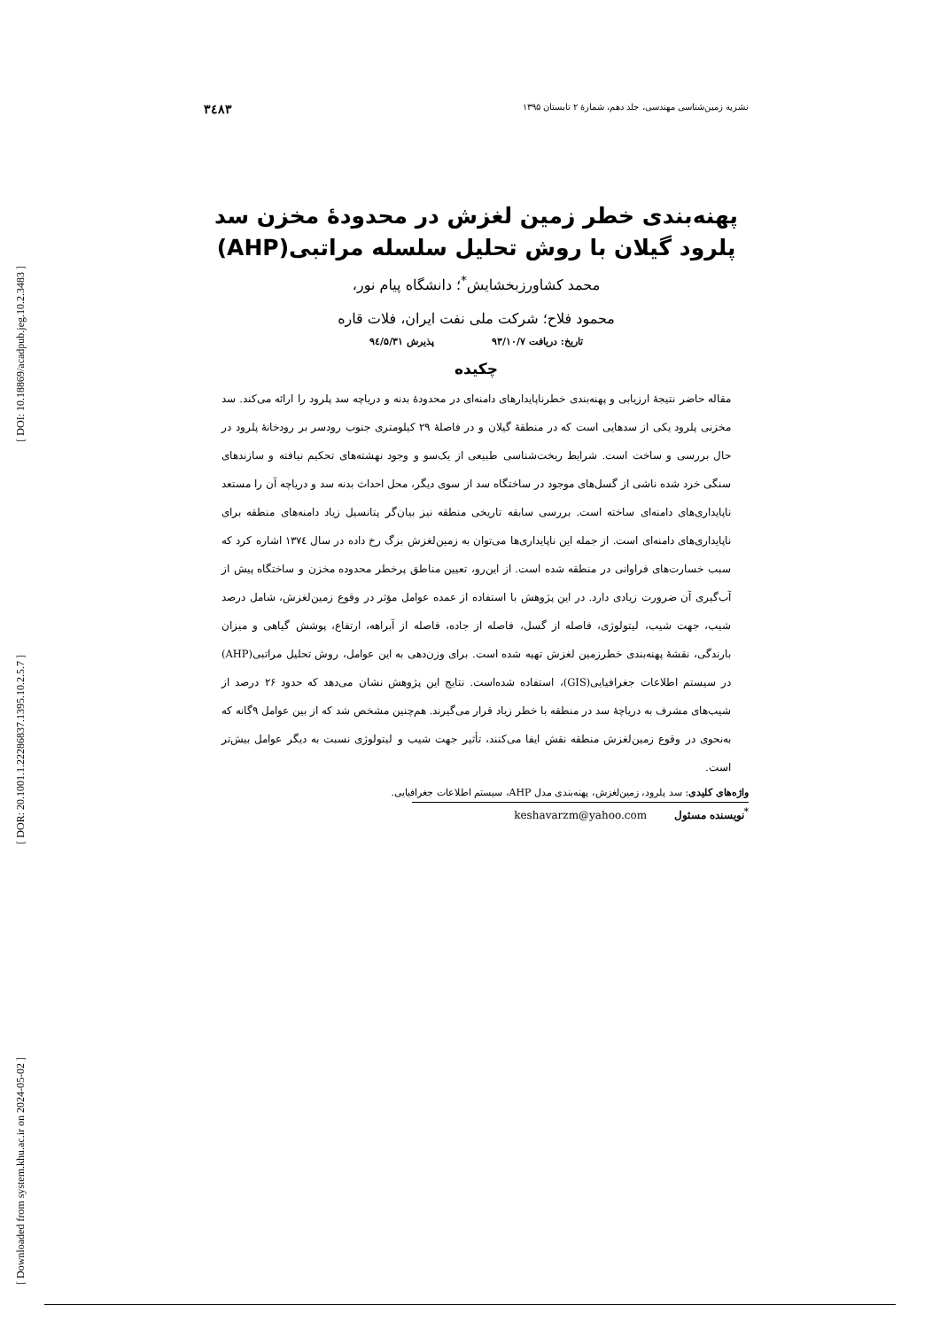[ DOI: 10.18869/acadpub.jeg.10.2.3483 ]
[ DOR: 20.1001.1.22286837.1395.10.2.5.7 ]
[ Downloaded from system.khu.ac.ir on 2024-05-02 ]
نشریه زمین‌شناسی مهندسی، جلد دهم، شمارهٔ ۲ تابستان ۱۳۹۵ ۳٤۸۳
پهنه‌بندی خطر زمین لغزش در محدودهٔ مخزن سد
پلرود گیلان با روش تحلیل سلسله مراتبی(AHP)
محمد کشاورزبخشایش<sup>*</sup>؛ دانشگاه پیام نور،
محمود فلاح؛ شرکت ملی نفت ایران، فلات قاره
تاریخ: دریافت ۹۳/۱۰/۷ پذیرش ۹٤/۵/۳۱
چکیده
مقاله حاضر نتیجهٔ ارزیابی و پهنه‌بندی خطرناپایدارهای دامنه‌ای در محدودهٔ بدنه و دریاچه سد پلرود را ارائه می‌کند. سد مخزنی پلرود یکی از سدهایی است که در منطقهٔ گیلان و در فاصلهٔ ۲۹ کیلومتری جنوب رودسر بر رودخانهٔ پلرود در حال بررسی و ساخت است. شرایط ریخت‌شناسی طبیعی از یک‌سو و وجود نهشته‌های تحکیم نیافته و سازندهای سنگی خرد شده ناشی از گسل‌های موجود در ساختگاه سد از سوی دیگر، محل احداث بدنه سد و دریاچه آن را مستعد ناپایداری‌های دامنه‌ای ساخته است. بررسی سابقه تاریخی منطقه نیز بیان‌گر پتانسیل زیاد دامنه‌های منطقه برای ناپایداری‌های دامنه‌ای است. از جمله این ناپایداری‌ها می‌توان به زمین‌لغزش بزگ رخ داده در سال ۱۳۷٤ اشاره کرد که سبب خسارت‌های فراوانی در منطقه شده است. از این‌رو، تعیین مناطق پرخطر محدوده مخزن و ساختگاه پیش از آب‌گیری آن ضرورت زیادی دارد. در این پژوهش با استفاده از عمده عوامل مؤثر در وقوع زمین‌لغزش، شامل درصد شیب، جهت شیب، لیتولوژی، فاصله از گسل، فاصله از جاده، فاصله از آبراهه، ارتفاع، پوشش گیاهی و میزان بارندگی، نقشهٔ پهنه‌بندی خطرزمین لغزش تهیه شده است. برای وزن‌دهی به این عوامل، روش تحلیل مراتبی(AHP) در سیستم اطلاعات جغرافیایی(GIS)، استفاده شده‌است. نتایج این پژوهش نشان می‌دهد که حدود ۲۶ درصد از شیب‌های مشرف به دریاچهٔ سد در منطقه با خطر زیاد قرار می‌گیرند. هم‌چنین مشخص شد که از بین عوامل ۹گانه که به‌نحوی در وقوع زمین‌لغزش منطقه نقش ایفا می‌کنند، تأثیر جهت شیب و لیتولوژی نسبت به دیگر عوامل بیش‌تر است.
واژه‌های کلیدی: سد پلرود، زمین‌لغزش، پهنه‌بندی مدل AHP، سیستم اطلاعات جغرافیایی.
<sup>*</sup> نویسنده مسئول keshavarzm@yahoo.com